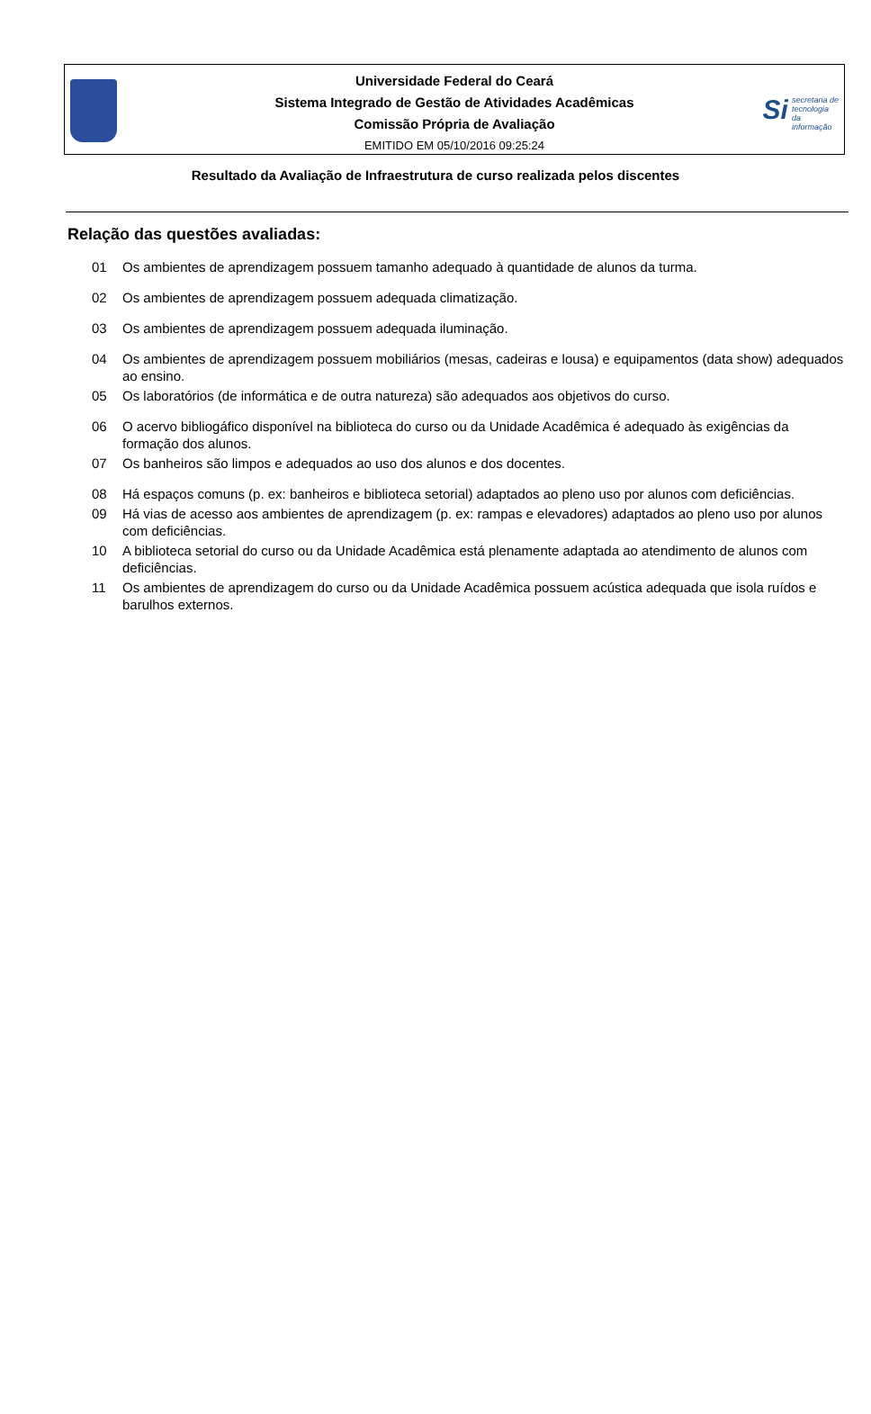Universidade Federal do Ceará
Sistema Integrado de Gestão de Atividades Acadêmicas
Comissão Própria de Avaliação
EMITIDO EM 05/10/2016 09:25:24
Si secretaria de
tecnologia da
informação
Resultado da Avaliação de Infraestrutura de curso realizada pelos discentes
Relação das questões avaliadas:
01 Os ambientes de aprendizagem possuem tamanho adequado à quantidade de alunos da turma.
02 Os ambientes de aprendizagem possuem adequada climatização.
03 Os ambientes de aprendizagem possuem adequada iluminação.
04 Os ambientes de aprendizagem possuem mobiliários (mesas, cadeiras e lousa) e equipamentos (data show) adequados ao ensino.
05 Os laboratórios (de informática e de outra natureza) são adequados aos objetivos do curso.
06 O acervo bibliogáfico disponível na biblioteca do curso ou da Unidade Acadêmica é adequado às exigências da formação dos alunos.
07 Os banheiros são limpos e adequados ao uso dos alunos e dos docentes.
08 Há espaços comuns (p. ex: banheiros e biblioteca setorial) adaptados ao pleno uso por alunos com deficiências.
09 Há vias de acesso aos ambientes de aprendizagem (p. ex: rampas e elevadores) adaptados ao pleno uso por alunos com deficiências.
10 A biblioteca setorial do curso ou da Unidade Acadêmica está plenamente adaptada ao atendimento de alunos com deficiências.
11 Os ambientes de aprendizagem do curso ou da Unidade Acadêmica possuem acústica adequada que isola ruídos e barulhos externos.